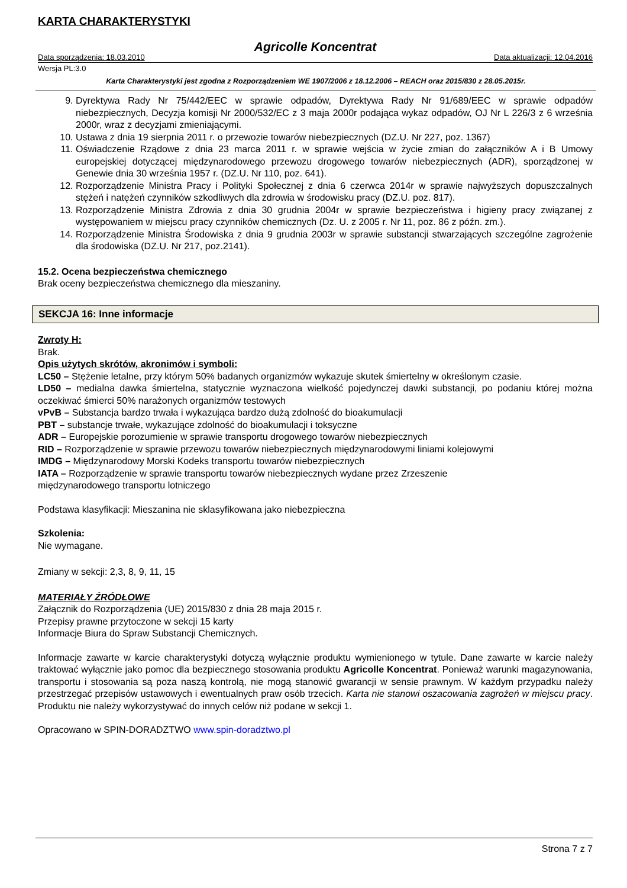KARTA CHARAKTERYSTYKI
Agricolle Koncentrat
Data sporządzenia: 18.03.2010 Data aktualizacji: 12.04.2016
Wersja PL:3.0
Karta Charakterystyki jest zgodna z Rozporządzeniem WE 1907/2006 z 18.12.2006 – REACH oraz 2015/830 z 28.05.2015r.
9. Dyrektywa Rady Nr 75/442/EEC w sprawie odpadów, Dyrektywa Rady Nr 91/689/EEC w sprawie odpadów niebezpiecznych, Decyzja komisji Nr 2000/532/EC z 3 maja 2000r podająca wykaz odpadów, OJ Nr L 226/3 z 6 września 2000r, wraz z decyzjami zmieniającymi.
10. Ustawa z dnia 19 sierpnia 2011 r. o przewozie towarów niebezpiecznych (DZ.U. Nr 227, poz. 1367)
11. Oświadczenie Rządowe z dnia 23 marca 2011 r. w sprawie wejścia w życie zmian do załączników A i B Umowy europejskiej dotyczącej międzynarodowego przewozu drogowego towarów niebezpiecznych (ADR), sporządzonej w Genewie dnia 30 września 1957 r. (DZ.U. Nr 110, poz. 641).
12. Rozporządzenie Ministra Pracy i Polityki Społecznej z dnia 6 czerwca 2014r w sprawie najwyższych dopuszczalnych stężeń i natężeń czynników szkodliwych dla zdrowia w środowisku pracy (DZ.U. poz. 817).
13. Rozporządzenie Ministra Zdrowia z dnia 30 grudnia 2004r w sprawie bezpieczeństwa i higieny pracy związanej z występowaniem w miejscu pracy czynników chemicznych (Dz. U. z 2005 r. Nr 11, poz. 86 z późn. zm.).
14. Rozporządzenie Ministra Środowiska z dnia 9 grudnia 2003r w sprawie substancji stwarzających szczególne zagrożenie dla środowiska (DZ.U. Nr 217, poz.2141).
15.2. Ocena bezpieczeństwa chemicznego
Brak oceny bezpieczeństwa chemicznego dla mieszaniny.
SEKCJA 16: Inne informacje
Zwroty H:
Brak.
Opis użytych skrótów, akronimów i symboli:
LC50 – Stężenie letalne, przy którym 50% badanych organizmów wykazuje skutek śmiertelny w określonym czasie.
LD50 – medialna dawka śmiertelna, statycznie wyznaczona wielkość pojedynczej dawki substancji, po podaniu której można oczekiwać śmierci 50% narażonych organizmów testowych
vPvB – Substancja bardzo trwała i wykazująca bardzo dużą zdolność do bioakumulacji
PBT – substancje trwałe, wykazujące zdolność do bioakumulacji i toksyczne
ADR – Europejskie porozumienie w sprawie transportu drogowego towarów niebezpiecznych
RID – Rozporządzenie w sprawie przewozu towarów niebezpiecznych międzynarodowymi liniami kolejowymi
IMDG – Międzynarodowy Morski Kodeks transportu towarów niebezpiecznych
IATA – Rozporządzenie w sprawie transportu towarów niebezpiecznych wydane przez Zrzeszenie
międzynarodowego transportu lotniczego
Podstawa klasyfikacji: Mieszanina nie sklasyfikowana jako niebezpieczna
Szkolenia:
Nie wymagane.
Zmiany w sekcji: 2,3, 8, 9, 11, 15
MATERIAŁY ŹRÓDŁOWE
Załącznik do Rozporządzenia (UE) 2015/830 z dnia 28 maja 2015 r.
Przepisy prawne przytoczone w sekcji 15 karty
Informacje Biura do Spraw Substancji Chemicznych.
Informacje zawarte w karcie charakterystyki dotyczą wyłącznie produktu wymienionego w tytule. Dane zawarte w karcie należy traktować wyłącznie jako pomoc dla bezpiecznego stosowania produktu Agricolle Koncentrat. Ponieważ warunki magazynowania, transportu i stosowania są poza naszą kontrolą, nie mogą stanowić gwarancji w sensie prawnym. W każdym przypadku należy przestrzegać przepisów ustawowych i ewentualnych praw osób trzecich. Karta nie stanowi oszacowania zagrożeń w miejscu pracy. Produktu nie należy wykorzystywać do innych celów niż podane w sekcji 1.
Opracowano w SPIN-DORADZTWO www.spin-doradztwo.pl
Strona 7 z 7